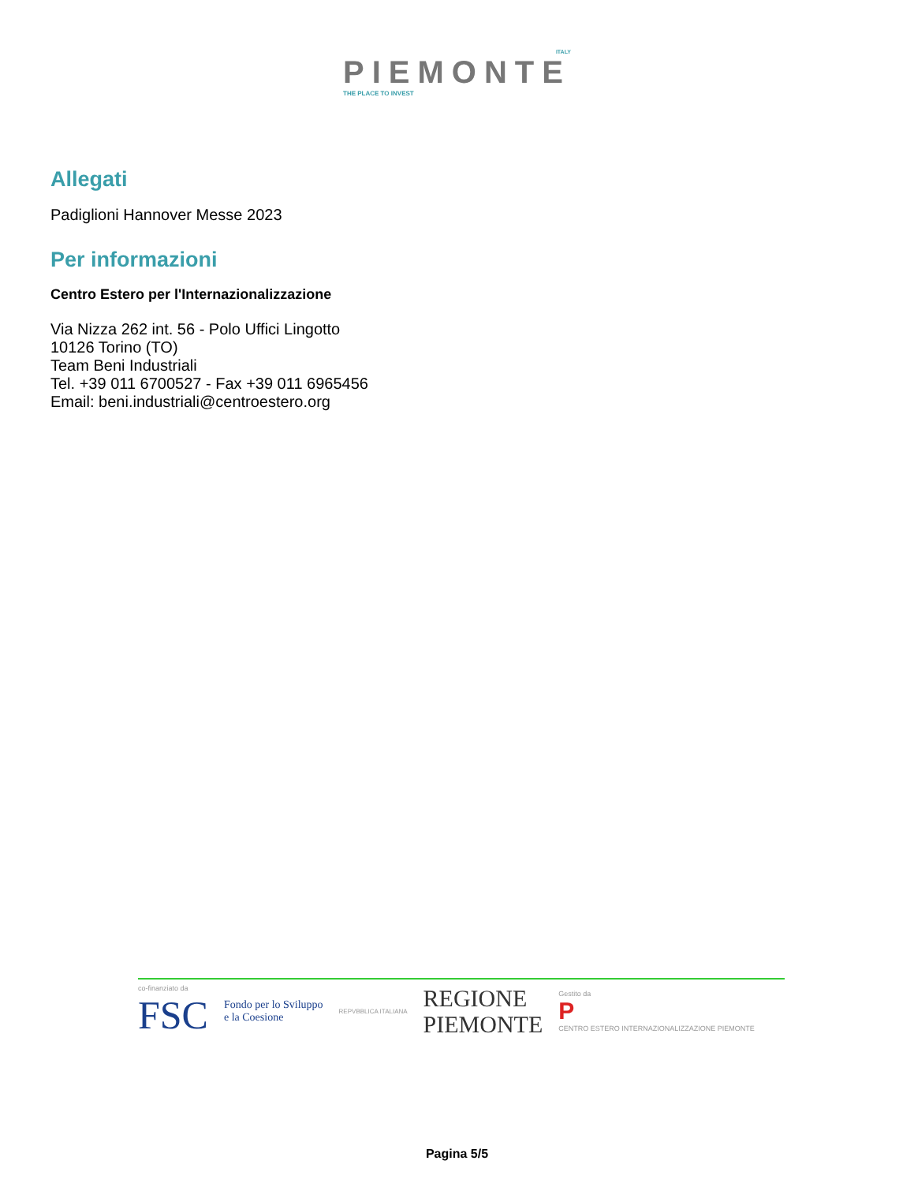ITALY
PIEMONTE
THE PLACE TO INVEST
Allegati
Padiglioni Hannover Messe 2023
Per informazioni
Centro Estero per l'Internazionalizzazione
Via Nizza 262 int. 56 - Polo Uffici Lingotto
10126 Torino (TO)
Team Beni Industriali
Tel. +39 011 6700527 - Fax +39 011 6965456
Email: beni.industriali@centroestero.org
co-finanziato da
FSC
Fondo per lo Sviluppo
e la Coesione
REPVBBLICA ITALIANA
REGIONE
PIEMONTE
Gestito da
P
CENTRO ESTERO INTERNAZIONALIZZAZIONE PIEMONTE
Pagina 5/5